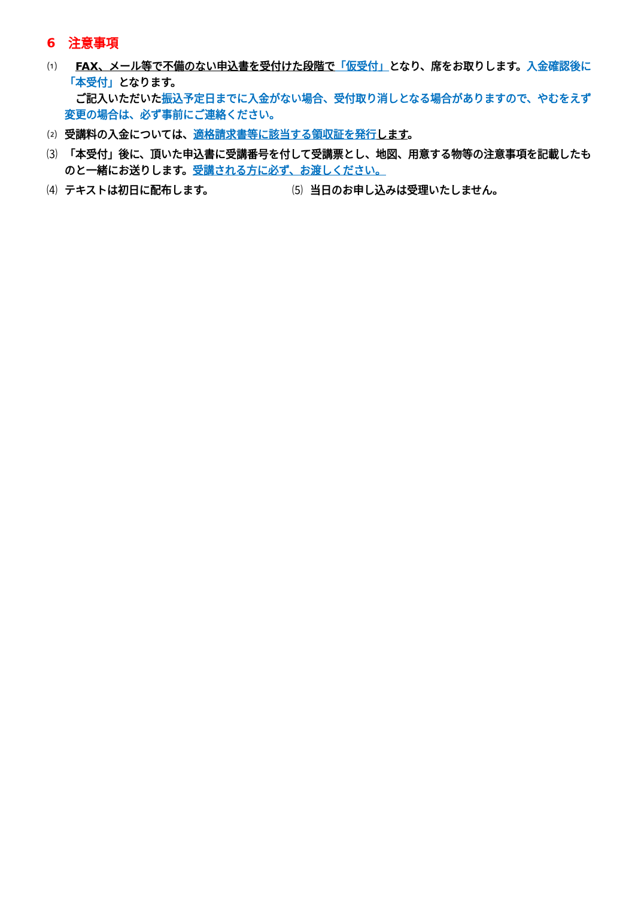6　注意事項
⑴ FAX、メール等で不備のない申込書を受付けた段階で「仮受付」となり、席をお取りします。入金確認後に「本受付」となります。
　ご記入いただいた振込予定日までに入金がない場合、受付取り消しとなる場合がありますので、やむをえず変更の場合は、必ず事前にご連絡ください。
⑵ 受講料の入金については、適格請求書等に該当する領収証を発行 します。
⑶ 「本受付」後に、頂いた申込書に受講番号を付して受講票とし、地図、用意する物等の注意事項を記載したものと一緒にお送りします。受講される方に必ず、お渡しください。
⑷ テキストは初日に配布します。 ⑸ 当日のお申し込みは受理いたしません。